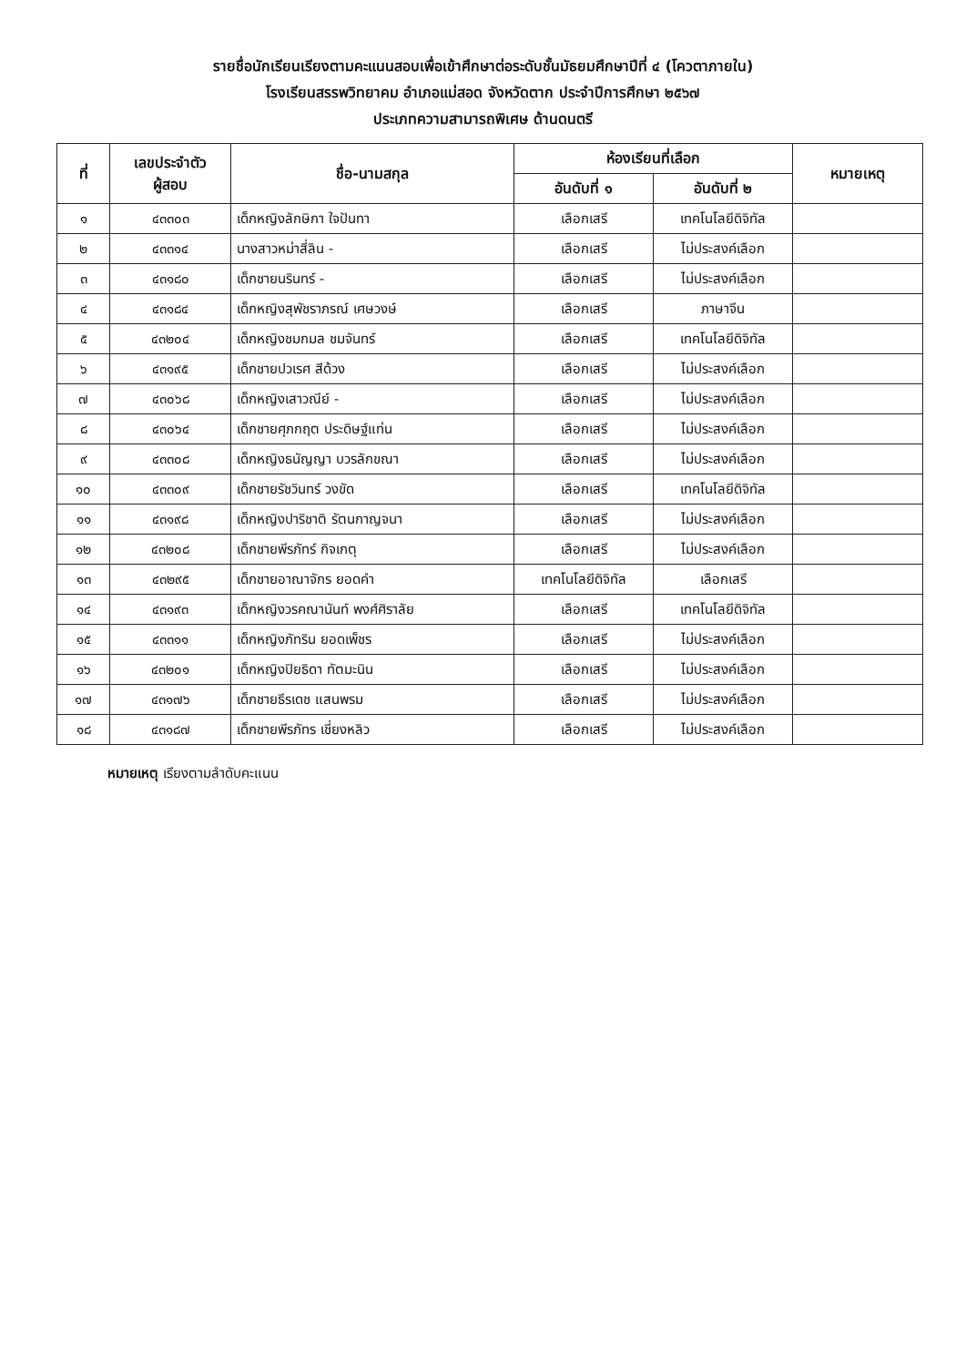รายชื่อนักเรียนเรียงตามคะแนนสอบเพื่อเข้าศึกษาต่อระดับชั้นมัธยมศึกษาปีที่ ๔ (โควตาภายใน)
โรงเรียนสรรพวิทยาคม อำเภอแม่สอด จังหวัดตาก ประจำปีการศึกษา ๒๕๖๗
ประเภทความสามารถพิเศษ ด้านดนตรี
| ที่ | เลขประจำตัว ผู้สอบ | ชื่อ-นามสกุล | ห้องเรียนที่เลือก | | หมายเหตุ |
| --- | --- | --- | --- | --- | --- |
| | | | อันดับที่ ๑ | อันดับที่ ๒ | |
| ๑ | ๔๓๓๐๓ | เด็กหญิงลักษิกา ใจปันทา | เลือกเสรี | เทคโนโลยีดิจิทัล | |
| ๒ | ๔๓๓๑๔ | นางสาวหม่าสี่ลิน - | เลือกเสรี | ไม่ประสงค์เลือก | |
| ๓ | ๔๓๑๘๐ | เด็กชายนรินทร์ - | เลือกเสรี | ไม่ประสงค์เลือก | |
| ๔ | ๔๓๑๘๔ | เด็กหญิงสุพัชราภรณ์ เศษวงษ์ | เลือกเสรี | ภาษาจีน | |
| ๕ | ๔๓๒๐๔ | เด็กหญิงชมกมล ชมจันทร์ | เลือกเสรี | เทคโนโลยีดิจิทัล | |
| ๖ | ๔๓๑๙๕ | เด็กชายปวเรศ สีด้วง | เลือกเสรี | ไม่ประสงค์เลือก | |
| ๗ | ๔๓๐๖๘ | เด็กหญิงเสาวณีย์ - | เลือกเสรี | ไม่ประสงค์เลือก | |
| ๘ | ๔๓๐๖๔ | เด็กชายศุภกฤต ประดิษฐ์แท่น | เลือกเสรี | ไม่ประสงค์เลือก | |
| ๙ | ๔๓๓๐๘ | เด็กหญิงธนัญญา บวรลักขณา | เลือกเสรี | ไม่ประสงค์เลือก | |
| ๑๐ | ๔๓๓๐๙ | เด็กชายรัชวินทร์ วงขัด | เลือกเสรี | เทคโนโลยีดิจิทัล | |
| ๑๑ | ๔๓๑๙๘ | เด็กหญิงปาริชาติ รัตนกาญจนา | เลือกเสรี | ไม่ประสงค์เลือก | |
| ๑๒ | ๔๓๒๐๘ | เด็กชายพีรภัทร์ กิจเกตุ | เลือกเสรี | ไม่ประสงค์เลือก | |
| ๑๓ | ๔๓๒๙๕ | เด็กชายอาณาจักร ยอดคำ | เทคโนโลยีดิจิทัล | เลือกเสรี | |
| ๑๔ | ๔๓๑๙๓ | เด็กหญิงวรคณานันท์ พงศ์ศิราลัย | เลือกเสรี | เทคโนโลยีดิจิทัล | |
| ๑๕ | ๔๓๓๑๑ | เด็กหญิงภัทริน ยอดเพ็ชร | เลือกเสรี | ไม่ประสงค์เลือก | |
| ๑๖ | ๔๓๒๐๑ | เด็กหญิงปิยธิดา ทัตมะนิน | เลือกเสรี | ไม่ประสงค์เลือก | |
| ๑๗ | ๔๓๑๗๖ | เด็กชายธีรเดช แสนพรม | เลือกเสรี | ไม่ประสงค์เลือก | |
| ๑๘ | ๔๓๑๘๗ | เด็กชายพีรภัทร เชี่ยงหลิว | เลือกเสรี | ไม่ประสงค์เลือก | |
หมายเหตุ เรียงตามลำดับคะแนน